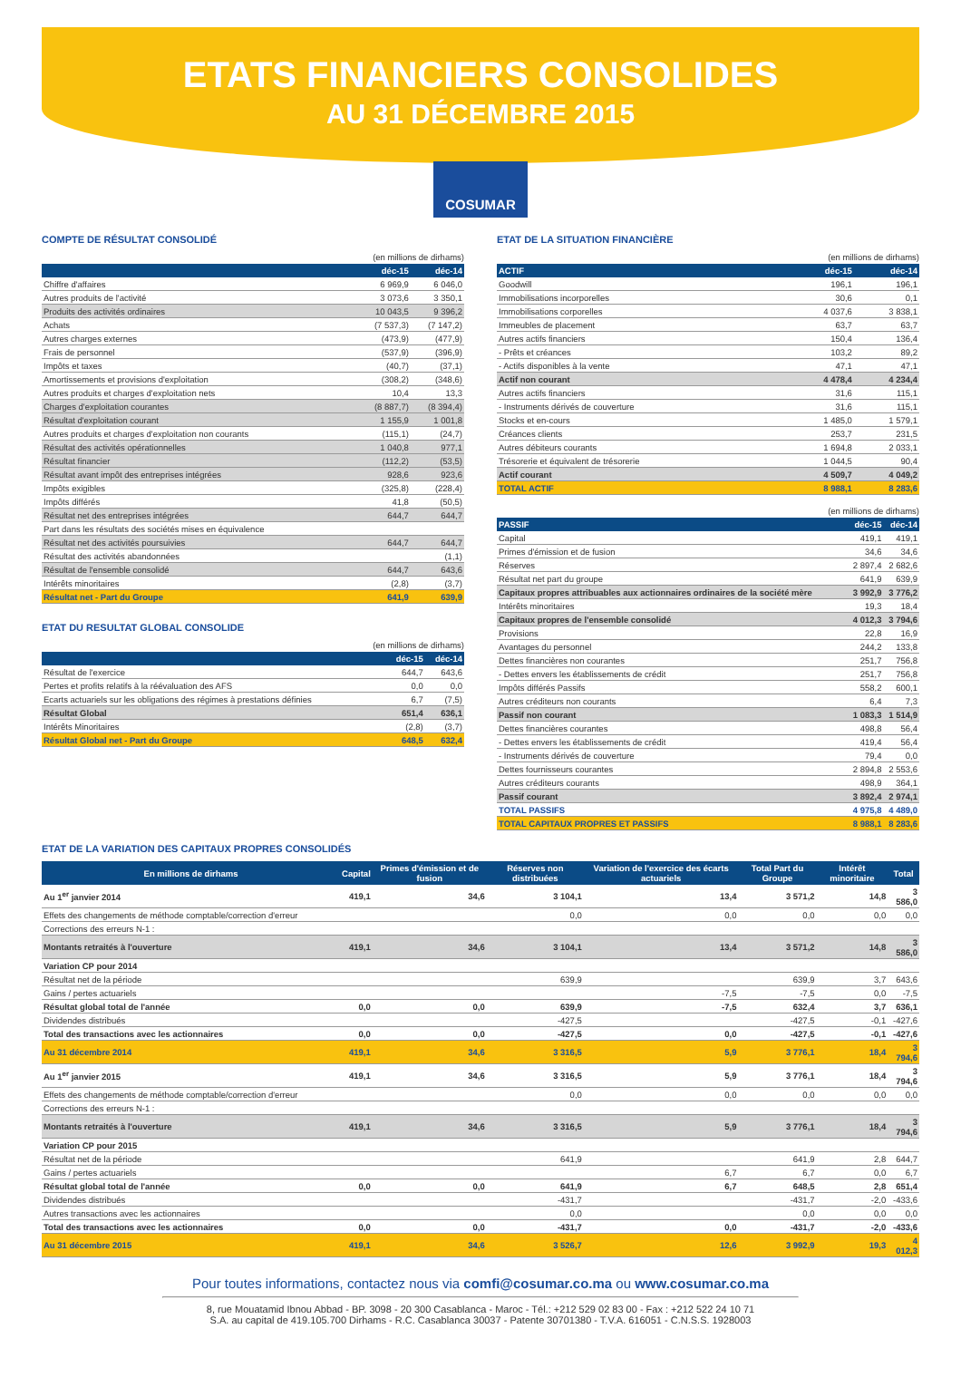ETATS FINANCIERS CONSOLIDES
AU 31 DÉCEMBRE 2015
COSUMAR
COMPTE DE RÉSULTAT CONSOLIDÉ
(en millions de dirhams)
| | déc-15 | déc-14 |
| --- | --- | --- |
| Chiffre d'affaires | 6 969,9 | 6 046,0 |
| Autres produits de l'activité | 3 073,6 | 3 350,1 |
| Produits des activités ordinaires | 10 043,5 | 9 396,2 |
| Achats | (7 537,3) | (7 147,2) |
| Autres charges externes | (473,9) | (477,9) |
| Frais de personnel | (537,9) | (396,9) |
| Impôts et taxes | (40,7) | (37,1) |
| Amortissements et provisions d'exploitation | (308,2) | (348,6) |
| Autres produits et charges d'exploitation nets | 10,4 | 13,3 |
| Charges d'exploitation courantes | (8 887,7) | (8 394,4) |
| Résultat d'exploitation courant | 1 155,9 | 1 001,8 |
| Autres produits et charges d'exploitation non courants | (115,1) | (24,7) |
| Résultat des activités opérationnelles | 1 040,8 | 977,1 |
| Résultat financier | (112,2) | (53,5) |
| Résultat avant impôt des entreprises intégrées | 928,6 | 923,6 |
| Impôts exigibles | (325,8) | (228,4) |
| Impôts différés | 41,8 | (50,5) |
| Résultat net des entreprises intégrées | 644,7 | 644,7 |
| Part dans les résultats des sociétés mises en équivalence | | |
| Résultat net des activités poursuivies | 644,7 | 644,7 |
| Résultat des activités abandonnées | | (1,1) |
| Résultat de l'ensemble consolidé | 644,7 | 643,6 |
| Intérêts minoritaires | (2,8) | (3,7) |
| Résultat net - Part du Groupe | 641,9 | 639,9 |
ETAT DU RESULTAT GLOBAL CONSOLIDE
(en millions de dirhams)
| | déc-15 | déc-14 |
| --- | --- | --- |
| Résultat de l'exercice | 644,7 | 643,6 |
| Pertes et profits relatifs à la réévaluation des AFS | 0,0 | 0,0 |
| Ecarts actuariels sur les obligations des régimes à prestations définies | 6,7 | (7,5) |
| Résultat Global | 651,4 | 636,1 |
| Intérêts Minoritaires | (2,8) | (3,7) |
| Résultat Global net - Part du Groupe | 648,5 | 632,4 |
ETAT DE LA SITUATION FINANCIÈRE
(en millions de dirhams)
| ACTIF | déc-15 | déc-14 |
| --- | --- | --- |
| Goodwill | 196,1 | 196,1 |
| Immobilisations incorporelles | 30,6 | 0,1 |
| Immobilisations corporelles | 4 037,6 | 3 838,1 |
| Immeubles de placement | 63,7 | 63,7 |
| Autres actifs financiers | 150,4 | 136,4 |
| - Prêts et créances | 103,2 | 89,2 |
| - Actifs disponibles à la vente | 47,1 | 47,1 |
| Actif non courant | 4 478,4 | 4 234,4 |
| Autres actifs financiers | 31,6 | 115,1 |
| - Instruments dérivés de couverture | 31,6 | 115,1 |
| Stocks et en-cours | 1 485,0 | 1 579,1 |
| Créances clients | 253,7 | 231,5 |
| Autres débiteurs courants | 1 694,8 | 2 033,1 |
| Trésorerie et équivalent de trésorerie | 1 044,5 | 90,4 |
| Actif courant | 4 509,7 | 4 049,2 |
| TOTAL ACTIF | 8 988,1 | 8 283,6 |
(en millions de dirhams)
| PASSIF | déc-15 | déc-14 |
| --- | --- | --- |
| Capital | 419,1 | 419,1 |
| Primes d'émission et de fusion | 34,6 | 34,6 |
| Réserves | 2 897,4 | 2 682,6 |
| Résultat net part du groupe | 641,9 | 639,9 |
| Capitaux propres attribuables aux actionnaires ordinaires de la société mère | 3 992,9 | 3 776,2 |
| Intérêts minoritaires | 19,3 | 18,4 |
| Capitaux propres de l'ensemble consolidé | 4 012,3 | 3 794,6 |
| Provisions | 22,8 | 16,9 |
| Avantages du personnel | 244,2 | 133,8 |
| Dettes financières non courantes | 251,7 | 756,8 |
| - Dettes envers les établissements de crédit | 251,7 | 756,8 |
| Impôts différés Passifs | 558,2 | 600,1 |
| Autres créditeurs non courants | 6,4 | 7,3 |
| Passif non courant | 1 083,3 | 1 514,9 |
| Dettes financières courantes | 498,8 | 56,4 |
| - Dettes envers les établissements de crédit | 419,4 | 56,4 |
| - Instruments dérivés de couverture | 79,4 | 0,0 |
| Dettes fournisseurs courantes | 2 894,8 | 2 553,6 |
| Autres créditeurs courants | 498,9 | 364,1 |
| Passif courant | 3 892,4 | 2 974,1 |
| TOTAL PASSIFS | 4 975,8 | 4 489,0 |
| TOTAL CAPITAUX PROPRES ET PASSIFS | 8 988,1 | 8 283,6 |
ETAT DE LA VARIATION DES CAPITAUX PROPRES CONSOLIDÉS
| En millions de dirhams | Capital | Primes d'émission et de fusion | Réserves non distribuées | Variation de l'exercice des écarts actuariels | Total Part du Groupe | Intérêt minoritaire | Total |
| --- | --- | --- | --- | --- | --- | --- | --- |
| Au 1<sup>er</sup> janvier 2014 | 419,1 | 34,6 | 3 104,1 | 13,4 | 3 571,2 | 14,8 | 3 586,0 |
| Effets des changements de méthode comptable/correction d'erreur | | | 0,0 | 0,0 | 0,0 | 0,0 | 0,0 |
| Corrections des erreurs N-1 : | | | | | | | |
| Montants retraités à l'ouverture | 419,1 | 34,6 | 3 104,1 | 13,4 | 3 571,2 | 14,8 | 3 586,0 |
| Variation CP pour 2014 | | | | | | | |
| Résultat net de la période | | | 639,9 | | 639,9 | 3,7 | 643,6 |
| Gains / pertes actuariels | | | | -7,5 | -7,5 | 0,0 | -7,5 |
| Résultat global total de l'année | 0,0 | 0,0 | 639,9 | -7,5 | 632,4 | 3,7 | 636,1 |
| Dividendes distribués | | | -427,5 | | -427,5 | -0,1 | -427,6 |
| Total des transactions avec les actionnaires | 0,0 | 0,0 | -427,5 | 0,0 | -427,5 | -0,1 | -427,6 |
| Au 31 décembre 2014 | 419,1 | 34,6 | 3 316,5 | 5,9 | 3 776,1 | 18,4 | 3 794,6 |
| Au 1<sup>er</sup> janvier 2015 | 419,1 | 34,6 | 3 316,5 | 5,9 | 3 776,1 | 18,4 | 3 794,6 |
| Effets des changements de méthode comptable/correction d'erreur | | | 0,0 | 0,0 | 0,0 | 0,0 | 0,0 |
| Corrections des erreurs N-1 : | | | | | | | |
| Montants retraités à l'ouverture | 419,1 | 34,6 | 3 316,5 | 5,9 | 3 776,1 | 18,4 | 3 794,6 |
| Variation CP pour 2015 | | | | | | | |
| Résultat net de la période | | | 641,9 | | 641,9 | 2,8 | 644,7 |
| Gains / pertes actuariels | | | | 6,7 | 6,7 | 0,0 | 6,7 |
| Résultat global total de l'année | 0,0 | 0,0 | 641,9 | 6,7 | 648,5 | 2,8 | 651,4 |
| Dividendes distribués | | | -431,7 | | -431,7 | -2,0 | -433,6 |
| Autres transactions avec les actionnaires | | | 0,0 | | 0,0 | 0,0 | 0,0 |
| Total des transactions avec les actionnaires | 0,0 | 0,0 | -431,7 | 0,0 | -431,7 | -2,0 | -433,6 |
| Au 31 décembre 2015 | 419,1 | 34,6 | 3 526,7 | 12,6 | 3 992,9 | 19,3 | 4 012,3 |
Pour toutes informations, contactez nous via comfi@cosumar.co.ma ou www.cosumar.co.ma
8, rue Mouatamid Ibnou Abbad - BP. 3098 - 20 300 Casablanca - Maroc - Tél.: +212 529 02 83 00 - Fax : +212 522 24 10 71
S.A. au capital de 419.105.700 Dirhams - R.C. Casablanca 30037 - Patente 30701380 - T.V.A. 616051 - C.N.S.S. 1928003